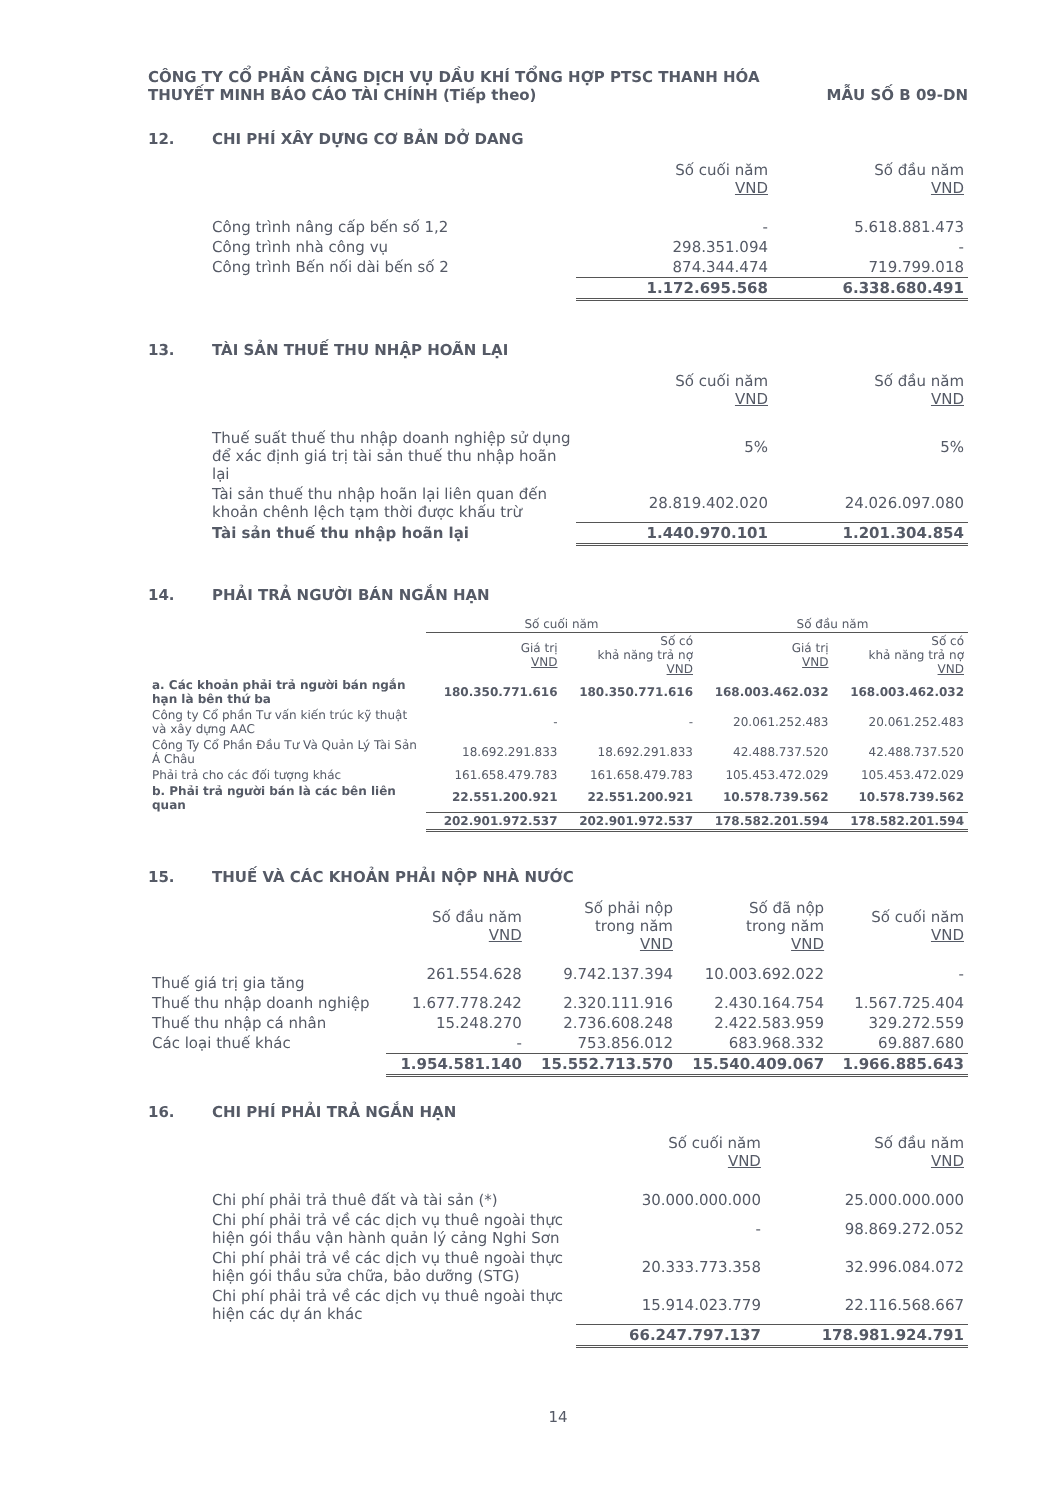CÔNG TY CỔ PHẦN CẢNG DỊCH VỤ DẦU KHÍ TỔNG HỢP PTSC THANH HÓA
THUYẾT MINH BÁO CÁO TÀI CHÍNH (Tiếp theo)
MẪU SỐ B 09-DN
12. CHI PHÍ XÂY DỰNG CƠ BẢN DỞ DANG
| | Số cuối năm VND | Số đầu năm VND |
| --- | --- | --- |
| Công trình nâng cấp bến số 1,2 | - | 5.618.881.473 |
| Công trình nhà công vụ | 298.351.094 | - |
| Công trình Bến nối dài bến số 2 | 874.344.474 | 719.799.018 |
| | 1.172.695.568 | 6.338.680.491 |
13. TÀI SẢN THUẾ THU NHẬP HOÃN LẠI
| | Số cuối năm VND | Số đầu năm VND |
| --- | --- | --- |
| Thuế suất thuế thu nhập doanh nghiệp sử dụng để xác định giá trị tài sản thuế thu nhập hoãn lại | 5% | 5% |
| Tài sản thuế thu nhập hoãn lại liên quan đến khoản chênh lệch tạm thời được khấu trừ | 28.819.402.020 | 24.026.097.080 |
| Tài sản thuế thu nhập hoãn lại | 1.440.970.101 | 1.201.304.854 |
14. PHẢI TRẢ NGƯỜI BÁN NGẮN HẠN
| | Số cuối năm | | Số đầu năm | |
| --- | --- | --- | --- | --- |
| | Giá trị VND | Số có khả năng trả nợ VND | Giá trị VND | Số có khả năng trả nợ VND |
| a. Các khoản phải trả người bán ngắn hạn là bên thứ ba | 180.350.771.616 | 180.350.771.616 | 168.003.462.032 | 168.003.462.032 |
| Công ty Cổ phần Tư vấn kiến trúc kỹ thuật và xây dựng AAC | - | - | 20.061.252.483 | 20.061.252.483 |
| Công Ty Cổ Phần Đầu Tư Và Quản Lý Tài Sản Á Châu | 18.692.291.833 | 18.692.291.833 | 42.488.737.520 | 42.488.737.520 |
| Phải trả cho các đối tượng khác | 161.658.479.783 | 161.658.479.783 | 105.453.472.029 | 105.453.472.029 |
| b. Phải trả người bán là các bên liên quan | 22.551.200.921 | 22.551.200.921 | 10.578.739.562 | 10.578.739.562 |
| | 202.901.972.537 | 202.901.972.537 | 178.582.201.594 | 178.582.201.594 |
15. THUẾ VÀ CÁC KHOẢN PHẢI NỘP NHÀ NƯỚC
| | Số đầu năm VND | Số phải nộp trong năm VND | Số đã nộp trong năm VND | Số cuối năm VND |
| --- | --- | --- | --- | --- |
| Thuế giá trị gia tăng | 261.554.628 | 9.742.137.394 | 10.003.692.022 | - |
| Thuế thu nhập doanh nghiệp | 1.677.778.242 | 2.320.111.916 | 2.430.164.754 | 1.567.725.404 |
| Thuế thu nhập cá nhân | 15.248.270 | 2.736.608.248 | 2.422.583.959 | 329.272.559 |
| Các loại thuế khác | - | 753.856.012 | 683.968.332 | 69.887.680 |
| | 1.954.581.140 | 15.552.713.570 | 15.540.409.067 | 1.966.885.643 |
16. CHI PHÍ PHẢI TRẢ NGẮN HẠN
| | Số cuối năm VND | Số đầu năm VND |
| --- | --- | --- |
| Chi phí phải trả thuê đất và tài sản (*) | 30.000.000.000 | 25.000.000.000 |
| Chi phí phải trả về các dịch vụ thuê ngoài thực hiện gói thầu vận hành quản lý cảng Nghi Sơn | - | 98.869.272.052 |
| Chi phí phải trả về các dịch vụ thuê ngoài thực hiện gói thầu sửa chữa, bảo dưỡng (STG) | 20.333.773.358 | 32.996.084.072 |
| Chi phí phải trả về các dịch vụ thuê ngoài thực hiện các dự án khác | 15.914.023.779 | 22.116.568.667 |
| | 66.247.797.137 | 178.981.924.791 |
14